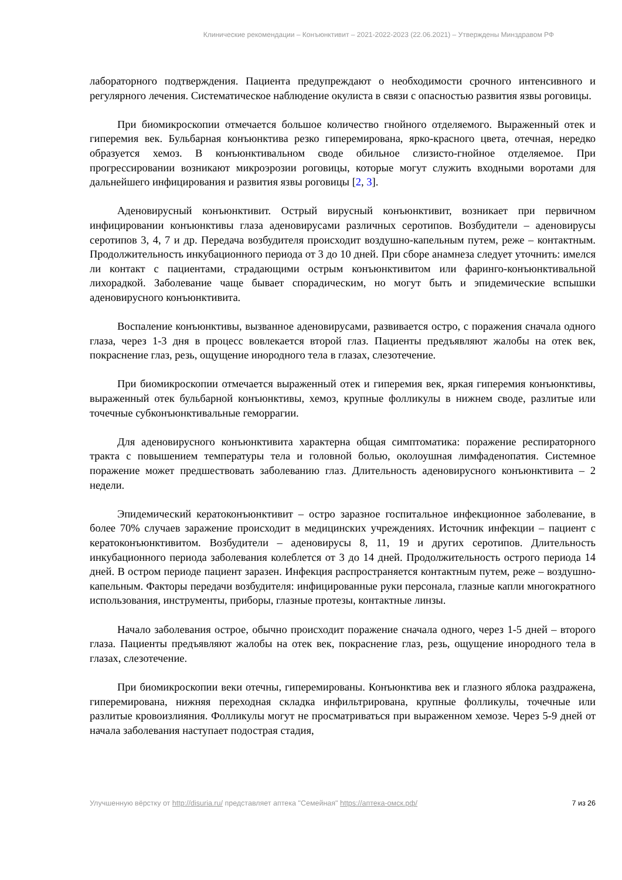Клинические рекомендации – Конъюнктивит – 2021-2022-2023 (22.06.2021) – Утверждены Минздравом РФ
лабораторного подтверждения. Пациента предупреждают о необходимости срочного интенсивного и регулярного лечения. Систематическое наблюдение окулиста в связи с опасностью развития язвы роговицы.
При биомикроскопии отмечается большое количество гнойного отделяемого. Выраженный отек и гиперемия век. Бульбарная конъюнктива резко гиперемирована, ярко-красного цвета, отечная, нередко образуется хемоз. В конъюнктивальном своде обильное слизисто-гнойное отделяемое. При прогрессировании возникают микроэрозии роговицы, которые могут служить входными воротами для дальнейшего инфицирования и развития язвы роговицы [2, 3].
Аденовирусный конъюнктивит. Острый вирусный конъюнктивит, возникает при первичном инфицировании конъюнктивы глаза аденовирусами различных серотипов. Возбудители – аденовирусы серотипов 3, 4, 7 и др. Передача возбудителя происходит воздушно-капельным путем, реже – контактным. Продолжительность инкубационного периода от 3 до 10 дней. При сборе анамнеза следует уточнить: имелся ли контакт с пациентами, страдающими острым конъюнктивитом или фаринго-конъюнктивальной лихорадкой. Заболевание чаще бывает спорадическим, но могут быть и эпидемические вспышки аденовирусного конъюнктивита.
Воспаление конъюнктивы, вызванное аденовирусами, развивается остро, с поражения сначала одного глаза, через 1-3 дня в процесс вовлекается второй глаз. Пациенты предъявляют жалобы на отек век, покраснение глаз, резь, ощущение инородного тела в глазах, слезотечение.
При биомикроскопии отмечается выраженный отек и гиперемия век, яркая гиперемия конъюнктивы, выраженный отек бульбарной конъюнктивы, хемоз, крупные фолликулы в нижнем своде, разлитые или точечные субконъюнктивальные геморрагии.
Для аденовирусного конъюнктивита характерна общая симптоматика: поражение респираторного тракта с повышением температуры тела и головной болью, околоушная лимфаденопатия. Системное поражение может предшествовать заболеванию глаз. Длительность аденовирусного конъюнктивита – 2 недели.
Эпидемический кератоконъюнктивит – остро заразное госпитальное инфекционное заболевание, в более 70% случаев заражение происходит в медицинских учреждениях. Источник инфекции – пациент с кератоконъюнктивитом. Возбудители – аденовирусы 8, 11, 19 и других серотипов. Длительность инкубационного периода заболевания колеблется от 3 до 14 дней. Продолжительность острого периода 14 дней. В остром периоде пациент заразен. Инфекция распространяется контактным путем, реже – воздушно-капельным. Факторы передачи возбудителя: инфицированные руки персонала, глазные капли многократного использования, инструменты, приборы, глазные протезы, контактные линзы.
Начало заболевания острое, обычно происходит поражение сначала одного, через 1-5 дней – второго глаза. Пациенты предъявляют жалобы на отек век, покраснение глаз, резь, ощущение инородного тела в глазах, слезотечение.
При биомикроскопии веки отечны, гиперемированы. Конъюнктива век и глазного яблока раздражена, гиперемирована, нижняя переходная складка инфильтрирована, крупные фолликулы, точечные или разлитые кровоизлияния. Фолликулы могут не просматриваться при выраженном хемозе. Через 5-9 дней от начала заболевания наступает подострая стадия,
Улучшенную вёрстку от http://disuria.ru/ представляет аптека "Семейная" https://аптека-омск.рф/ 7 из 26